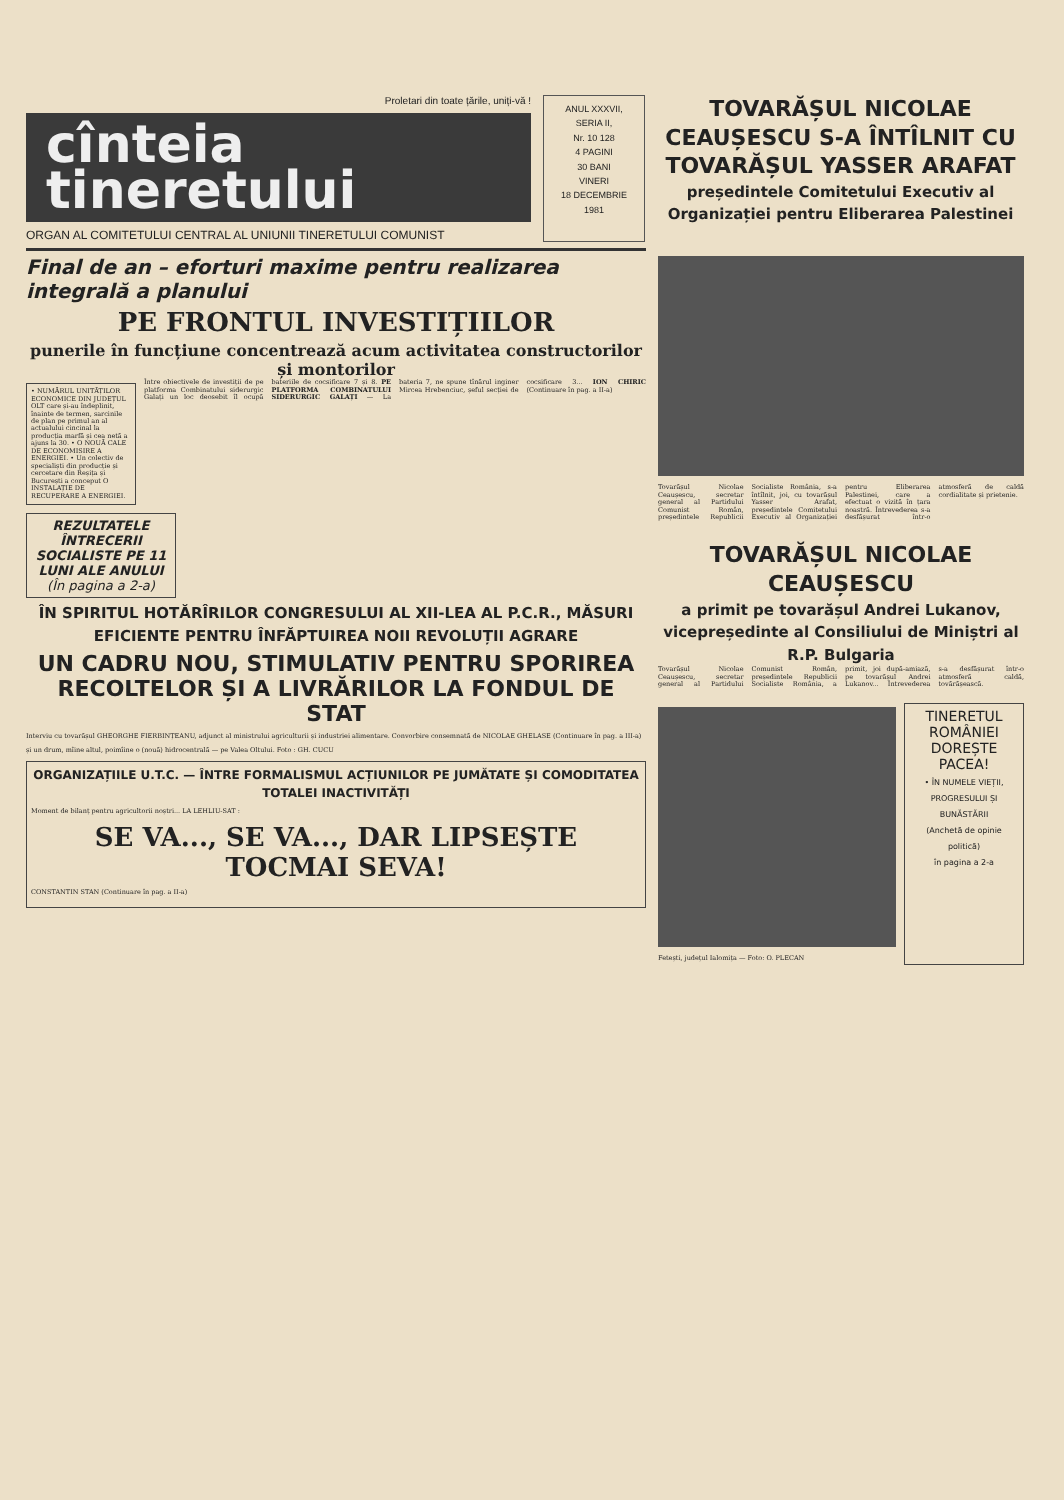Proletari din toate țările, uniți-vă !
cînteia
tineretului
ORGAN AL COMITETULUI CENTRAL AL UNIUNII TINERETULUI COMUNIST
ANUL XXXVII,
SERIA II,
Nr. 10 128
4 PAGINI
30 BANI
VINERI
18 DECEMBRIE
1981
TOVARĂȘUL NICOLAE CEAUȘESCU S-A ÎNTÎLNIT CU TOVARĂȘUL YASSER ARAFAT
președintele Comitetului Executiv al Organizației pentru Eliberarea Palestinei
Final de an – eforturi maxime pentru realizarea integrală a planului
PE FRONTUL INVESTIȚIILOR
punerile în funcțiune concentrează acum activitatea constructorilor și montorilor
• NUMĂRUL UNITĂȚILOR ECONOMICE DIN JUDEȚUL OLT care și-au îndeplinit, înainte de termen, sarcinile de plan pe primul an al actualului cincinal la producția marfă și cea netă a ajuns la 30. • O NOUĂ CALE DE ECONOMISIRE A ENERGIEI. • Un colectiv de specialiști din producție și cercetare din Reșița și București a conceput O INSTALAȚIE DE RECUPERARE A ENERGIEI.
Între obiectivele de investiții de pe platforma Combinatului siderurgic Galați un loc deosebit îl ocupă bateriile de cocsificare 7 și 8. PE PLATFORMA COMBINATULUI SIDERURGIC GALAȚI — La bateria 7, ne spune tînărul inginer Mircea Hrebenciuc, șeful secției de cocsificare 3... ION CHIRIC (Continuare în pag. a II-a)
REZULTATELE ÎNTRECERII SOCIALISTE PE 11 LUNI ALE ANULUI
(În pagina a 2-a)
ÎN SPIRITUL HOTĂRÎRILOR CONGRESULUI AL XII-LEA AL P.C.R., MĂSURI EFICIENTE PENTRU ÎNFĂPTUIREA NOII REVOLUȚII AGRARE
UN CADRU NOU, STIMULATIV PENTRU SPORIREA RECOLTELOR ȘI A LIVRĂRILOR LA FONDUL DE STAT
Interviu cu tovarășul GHEORGHE FIERBINȚEANU, adjunct al ministrului agriculturii și industriei alimentare. Convorbire consemnată de NICOLAE GHELASE (Continuare în pag. a III-a)
și un drum, mîine altul, poimîine o (nouă) hidrocentrală — pe Valea Oltului. Foto : GH. CUCU
ORGANIZAȚIILE U.T.C. — ÎNTRE FORMALISMUL ACȚIUNILOR PE JUMĂTATE ȘI COMODITATEA TOTALEI INACTIVITĂȚI
Moment de bilanț pentru agricultorii noștri... LA LEHLIU-SAT :
SE VA..., SE VA..., DAR LIPSEȘTE TOCMAI SEVA!
CONSTANTIN STAN (Continuare în pag. a II-a)
Tovarășul Nicolae Ceaușescu, secretar general al Partidului Comunist Român, președintele Republicii Socialiste România, s-a întîlnit, joi, cu tovarășul Yasser Arafat, președintele Comitetului Executiv al Organizației pentru Eliberarea Palestinei, care a efectuat o vizită în țara noastră. Întrevederea s-a desfășurat într-o atmosferă de caldă cordialitate și prietenie.
TOVARĂȘUL NICOLAE CEAUȘESCU
a primit pe tovarășul Andrei Lukanov, vicepreședinte al Consiliului de Miniștri al R.P. Bulgaria
Tovarășul Nicolae Ceaușescu, secretar general al Partidului Comunist Român, președintele Republicii Socialiste România, a primit, joi după-amiază, pe tovarășul Andrei Lukanov... Întrevederea s-a desfășurat într-o atmosferă caldă, tovărășească.
Fetești, județul Ialomița — Foto: O. PLECAN
TINERETUL ROMÂNIEI DOREȘTE PACEA!
• ÎN NUMELE VIEȚII, PROGRESULUI ȘI BUNĂSTĂRII
(Anchetă de opinie politică)
în pagina a 2-a